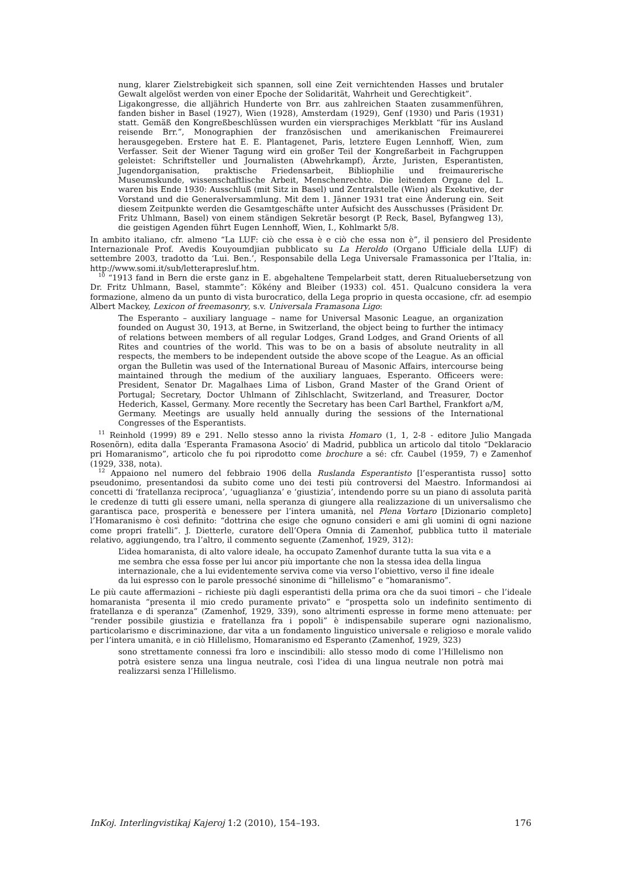nung, klarer Zielstrebigkeit sich spannen, soll eine Zeit vernichtenden Hasses und brutaler Gewalt algelöst werden von einer Epoche der Solidarität, Wahrheit und Gerechtigkeit”.
Ligakongresse, die alljährich Hunderte von Brr. aus zahlreichen Staaten zusammenführen, fanden bisher in Basel (1927), Wien (1928), Amsterdam (1929), Genf (1930) und Paris (1931) statt. Gemäß den Kongreßbeschlüssen wurden ein viersprachiges Merkblatt “für ins Ausland reisende Brr.”, Monographien der französischen und amerikanischen Freimaurerei herausgegeben. Erstere hat E. E. Plantagenet, Paris, letztere Eugen Lennhoff, Wien, zum Verfasser. Seit der Wiener Tagung wird ein großer Teil der Kongreßarbeit in Fachgruppen geleistet: Schriftsteller und Journalisten (Abwehrkampf), Ärzte, Juristen, Esperantisten, Jugendorganisation, praktische Friedensarbeit, Bibliophilie und freimaurerische Museumskunde, wissenschaftlische Arbeit, Menschenrechte. Die leitenden Organe del L. waren bis Ende 1930: Ausschluß (mit Sitz in Basel) und Zentralstelle (Wien) als Exekutive, der Vorstand und die Generalversammlung. Mit dem 1. Jänner 1931 trat eine Änderung ein. Seit diesem Zeitpunkte werden die Gesamtgeschäfte unter Aufsicht des Ausschusses (Präsident Dr. Fritz Uhlmann, Basel) von einem ständigen Sekretär besorgt (P. Reck, Basel, Byfangweg 13), die geistigen Agenden führt Eugen Lennhoff, Wien, I., Kohlmarkt 5/8.
In ambito italiano, cfr. almeno “La LUF: ciò che essa è e ciò che essa non è”, il pensiero del Presidente Internazionale Prof. Avedis Kouyoumdjian pubblicato su La Heroldo (Organo Ufficiale della LUF) di settembre 2003, tradotto da ‘Lui. Ben.’, Responsabile della Lega Universale Framassonica per l’Italia, in: http://www.somi.it/sub/letterapresluf.htm.
<sup>10</sup> “1913 fand in Bern die erste ganz in E. abgehaltene Tempelarbeit statt, deren Ritualuebersetzung von Dr. Fritz Uhlmann, Basel, stammte”: Kökény and Bleiber (1933) col. 451. Qualcuno considera la vera formazione, almeno da un punto di vista burocratico, della Lega proprio in questa occasione, cfr. ad esempio Albert Mackey, Lexicon of freemasonry, s.v. Universala Framasona Ligo:
The Esperanto – auxiliary language – name for Universal Masonic League, an organization founded on August 30, 1913, at Berne, in Switzerland, the object being to further the intimacy of relations between members of all regular Lodges, Grand Lodges, and Grand Orients of all Rites and countries of the world. This was to be on a basis of absolute neutrality in all respects, the members to be independent outside the above scope of the League. As an official organ the Bulletin was used of the International Bureau of Masonic Affairs, intercourse being maintained through the medium of the auxiliary languaes, Esperanto. Officeers were: President, Senator Dr. Magalhaes Lima of Lisbon, Grand Master of the Grand Orient of Portugal; Secretary, Doctor Uhlmann of Zihlschlacht, Switzerland, and Treasurer, Doctor Hederich, Kassel, Germany. More recently the Secretary has been Carl Barthel, Frankfort a/M, Germany. Meetings are usually held annually during the sessions of the International Congresses of the Esperantists.
<sup>11</sup> Reinhold (1999) 89 e 291. Nello stesso anno la rivista Homaro (1, 1, 2-8 - editore Julio Mangada Rosenörn), edita dalla ‘Esperanta Framasona Asocio’ di Madrid, pubblica un articolo dal titolo “Deklaracio pri Homaranismo”, articolo che fu poi riprodotto come brochure a sé: cfr. Caubel (1959, 7) e Zamenhof (1929, 338, nota).
<sup>12</sup> Appaiono nel numero del febbraio 1906 della Ruslanda Esperantisto [l’esperantista russo] sotto pseudonimo, presentandosi da subito come uno dei testi più controversi del Maestro. Informandosi ai concetti di ‘fratellanza reciproca’, ‘uguaglianza’ e ‘giustizia’, intendendo porre su un piano di assoluta parità le credenze di tutti gli essere umani, nella speranza di giungere alla realizzazione di un universalismo che garantisca pace, prosperità e benessere per l’intera umanità, nel Plena Vortaro [Dizionario completo] l’Homaranismo è così definito: “dottrina che esige che ognuno consideri e ami gli uomini di ogni nazione come propri fratelli”. J. Dietterle, curatore dell’Opera Omnia di Zamenhof, pubblica tutto il materiale relativo, aggiungendo, tra l’altro, il commento seguente (Zamenhof, 1929, 312):
L’idea homaranista, di alto valore ideale, ha occupato Zamenhof durante tutta la sua vita e a me sembra che essa fosse per lui ancor più importante che non la stessa idea della lingua internazionale, che a lui evidentemente serviva come via verso l’obiettivo, verso il fine ideale da lui espresso con le parole pressoché sinonime di “hillelismo” e “homaranismo”.
Le più caute affermazioni – richieste più dagli esperantisti della prima ora che da suoi timori – che l’ideale homaranista “presenta il mio credo puramente privato” e “prospetta solo un indefinito sentimento di fratellanza e di speranza” (Zamenhof, 1929, 339), sono altrimenti espresse in forme meno attenuate: per “render possibile giustizia e fratellanza fra i popoli” è indispensabile superare ogni nazionalismo, particolarismo e discriminazione, dar vita a un fondamento linguistico universale e religioso e morale valido per l’intera umanità, e in ciò Hillelismo, Homaranismo ed Esperanto (Zamenhof, 1929, 323)
sono strettamente connessi fra loro e inscindibili: allo stesso modo di come l’Hillelismo non potrà esistere senza una lingua neutrale, così l’idea di una lingua neutrale non potrà mai realizzarsi senza l’Hillelismo.
InKoj. Interlingvistikaj Kajeroj 1:2 (2010), 154–193. 176